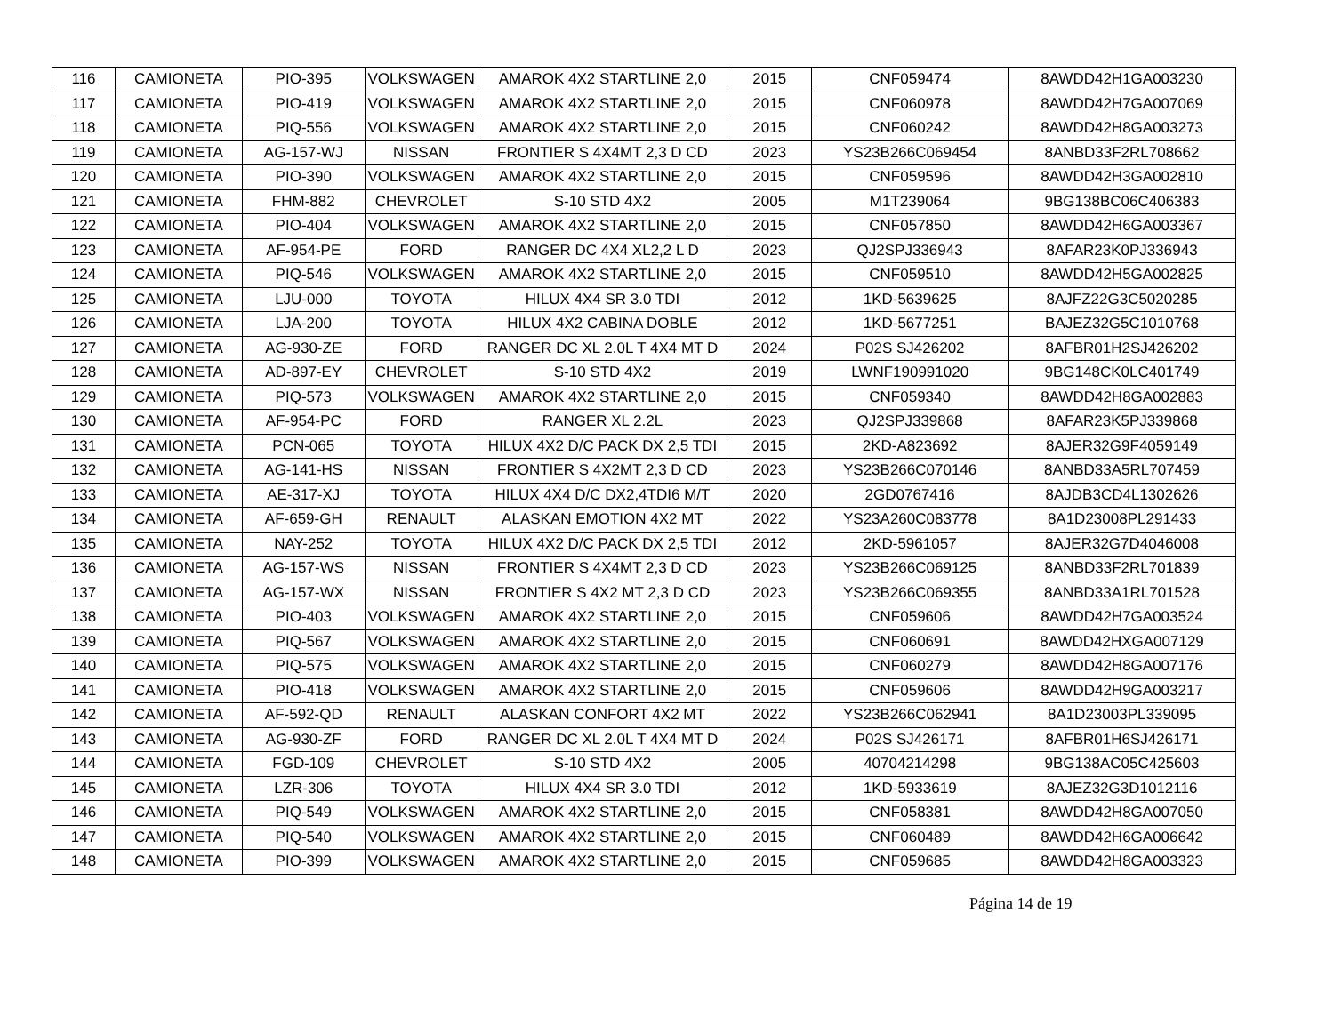| 116 | CAMIONETA | PIO-395 | VOLKSWAGEN | AMAROK 4X2 STARTLINE 2,0 | 2015 | CNF059474 | 8AWDD42H1GA003230 |
| 117 | CAMIONETA | PIO-419 | VOLKSWAGEN | AMAROK 4X2 STARTLINE 2,0 | 2015 | CNF060978 | 8AWDD42H7GA007069 |
| 118 | CAMIONETA | PIQ-556 | VOLKSWAGEN | AMAROK 4X2 STARTLINE 2,0 | 2015 | CNF060242 | 8AWDD42H8GA003273 |
| 119 | CAMIONETA | AG-157-WJ | NISSAN | FRONTIER S 4X4MT 2,3 D CD | 2023 | YS23B266C069454 | 8ANBD33F2RL708662 |
| 120 | CAMIONETA | PIO-390 | VOLKSWAGEN | AMAROK 4X2 STARTLINE 2,0 | 2015 | CNF059596 | 8AWDD42H3GA002810 |
| 121 | CAMIONETA | FHM-882 | CHEVROLET | S-10 STD 4X2 | 2005 | M1T239064 | 9BG138BC06C406383 |
| 122 | CAMIONETA | PIO-404 | VOLKSWAGEN | AMAROK 4X2 STARTLINE 2,0 | 2015 | CNF057850 | 8AWDD42H6GA003367 |
| 123 | CAMIONETA | AF-954-PE | FORD | RANGER DC 4X4 XL2,2 L D | 2023 | QJ2SPJ336943 | 8AFAR23K0PJ336943 |
| 124 | CAMIONETA | PIQ-546 | VOLKSWAGEN | AMAROK 4X2 STARTLINE 2,0 | 2015 | CNF059510 | 8AWDD42H5GA002825 |
| 125 | CAMIONETA | LJU-000 | TOYOTA | HILUX 4X4 SR 3.0 TDI | 2012 | 1KD-5639625 | 8AJFZ22G3C5020285 |
| 126 | CAMIONETA | LJA-200 | TOYOTA | HILUX 4X2 CABINA DOBLE | 2012 | 1KD-5677251 | BAJEZ32G5C1010768 |
| 127 | CAMIONETA | AG-930-ZE | FORD | RANGER DC XL 2.0L T 4X4 MT D | 2024 | P02S SJ426202 | 8AFBR01H2SJ426202 |
| 128 | CAMIONETA | AD-897-EY | CHEVROLET | S-10 STD 4X2 | 2019 | LWNF190991020 | 9BG148CK0LC401749 |
| 129 | CAMIONETA | PIQ-573 | VOLKSWAGEN | AMAROK 4X2 STARTLINE 2,0 | 2015 | CNF059340 | 8AWDD42H8GA002883 |
| 130 | CAMIONETA | AF-954-PC | FORD | RANGER XL 2.2L | 2023 | QJ2SPJ339868 | 8AFAR23K5PJ339868 |
| 131 | CAMIONETA | PCN-065 | TOYOTA | HILUX 4X2 D/C PACK DX 2,5 TDI | 2015 | 2KD-A823692 | 8AJER32G9F4059149 |
| 132 | CAMIONETA | AG-141-HS | NISSAN | FRONTIER S 4X2MT 2,3 D CD | 2023 | YS23B266C070146 | 8ANBD33A5RL707459 |
| 133 | CAMIONETA | AE-317-XJ | TOYOTA | HILUX 4X4 D/C DX2,4TDI6 M/T | 2020 | 2GD0767416 | 8AJDB3CD4L1302626 |
| 134 | CAMIONETA | AF-659-GH | RENAULT | ALASKAN EMOTION 4X2 MT | 2022 | YS23A260C083778 | 8A1D23008PL291433 |
| 135 | CAMIONETA | NAY-252 | TOYOTA | HILUX 4X2 D/C PACK DX 2,5 TDI | 2012 | 2KD-5961057 | 8AJER32G7D4046008 |
| 136 | CAMIONETA | AG-157-WS | NISSAN | FRONTIER S 4X4MT 2,3 D CD | 2023 | YS23B266C069125 | 8ANBD33F2RL701839 |
| 137 | CAMIONETA | AG-157-WX | NISSAN | FRONTIER S 4X2 MT 2,3 D CD | 2023 | YS23B266C069355 | 8ANBD33A1RL701528 |
| 138 | CAMIONETA | PIO-403 | VOLKSWAGEN | AMAROK 4X2 STARTLINE 2,0 | 2015 | CNF059606 | 8AWDD42H7GA003524 |
| 139 | CAMIONETA | PIQ-567 | VOLKSWAGEN | AMAROK 4X2 STARTLINE 2,0 | 2015 | CNF060691 | 8AWDD42HXGA007129 |
| 140 | CAMIONETA | PIQ-575 | VOLKSWAGEN | AMAROK 4X2 STARTLINE 2,0 | 2015 | CNF060279 | 8AWDD42H8GA007176 |
| 141 | CAMIONETA | PIO-418 | VOLKSWAGEN | AMAROK 4X2 STARTLINE 2,0 | 2015 | CNF059606 | 8AWDD42H9GA003217 |
| 142 | CAMIONETA | AF-592-QD | RENAULT | ALASKAN CONFORT 4X2 MT | 2022 | YS23B266C062941 | 8A1D23003PL339095 |
| 143 | CAMIONETA | AG-930-ZF | FORD | RANGER DC XL 2.0L T 4X4 MT D | 2024 | P02S SJ426171 | 8AFBR01H6SJ426171 |
| 144 | CAMIONETA | FGD-109 | CHEVROLET | S-10 STD 4X2 | 2005 | 40704214298 | 9BG138AC05C425603 |
| 145 | CAMIONETA | LZR-306 | TOYOTA | HILUX 4X4 SR 3.0 TDI | 2012 | 1KD-5933619 | 8AJEZ32G3D1012116 |
| 146 | CAMIONETA | PIQ-549 | VOLKSWAGEN | AMAROK 4X2 STARTLINE 2,0 | 2015 | CNF058381 | 8AWDD42H8GA007050 |
| 147 | CAMIONETA | PIQ-540 | VOLKSWAGEN | AMAROK 4X2 STARTLINE 2,0 | 2015 | CNF060489 | 8AWDD42H6GA006642 |
| 148 | CAMIONETA | PIO-399 | VOLKSWAGEN | AMAROK 4X2 STARTLINE 2,0 | 2015 | CNF059685 | 8AWDD42H8GA003323 |
Página 14 de 19